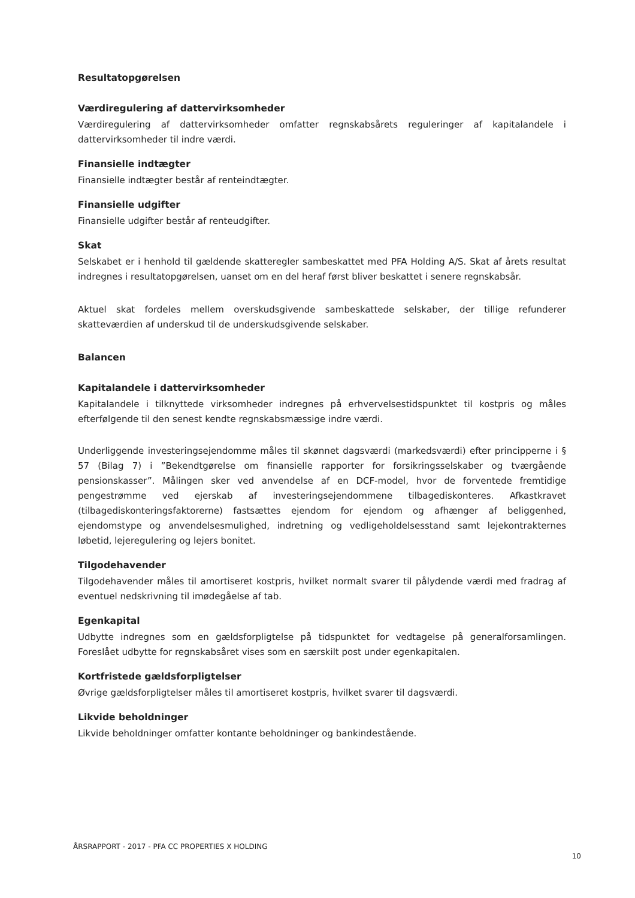Resultatopgørelsen
Værdiregulering af dattervirksomheder
Værdiregulering af dattervirksomheder omfatter regnskabsårets reguleringer af kapitalandele i dattervirksomheder til indre værdi.
Finansielle indtægter
Finansielle indtægter består af renteindtægter.
Finansielle udgifter
Finansielle udgifter består af renteudgifter.
Skat
Selskabet er i henhold til gældende skatteregler sambeskattet med PFA Holding A/S. Skat af årets resultat indregnes i resultatopgørelsen, uanset om en del heraf først bliver beskattet i senere regnskabsår.
Aktuel skat fordeles mellem overskudsgivende sambeskattede selskaber, der tillige refunderer skatteværdien af underskud til de underskudsgivende selskaber.
Balancen
Kapitalandele i dattervirksomheder
Kapitalandele i tilknyttede virksomheder indregnes på erhvervelsestidspunktet til kostpris og måles efterfølgende til den senest kendte regnskabsmæssige indre værdi.
Underliggende investeringsejendomme måles til skønnet dagsværdi (markedsværdi) efter principperne i § 57 (Bilag 7) i ”Bekendtgørelse om finansielle rapporter for forsikringsselskaber og tværgående pensionskasser”. Målingen sker ved anvendelse af en DCF-model, hvor de forventede fremtidige pengestrømme ved ejerskab af investeringsejendommene tilbagediskonteres. Afkastkravet (tilbagediskonteringsfaktorerne) fastsættes ejendom for ejendom og afhænger af beliggenhed, ejendomstype og anvendelsesmulighed, indretning og vedligeholdelsesstand samt lejekontrakternes løbetid, lejeregulering og lejers bonitet.
Tilgodehavender
Tilgodehavender måles til amortiseret kostpris, hvilket normalt svarer til pålydende værdi med fradrag af eventuel nedskrivning til imødegåelse af tab.
Egenkapital
Udbytte indregnes som en gældsforpligtelse på tidspunktet for vedtagelse på generalforsamlingen. Foreslået udbytte for regnskabsåret vises som en særskilt post under egenkapitalen.
Kortfristede gældsforpligtelser
Øvrige gældsforpligtelser måles til amortiseret kostpris, hvilket svarer til dagsværdi.
Likvide beholdninger
Likvide beholdninger omfatter kontante beholdninger og bankindestående.
ÅRSRAPPORT - 2017 - PFA CC PROPERTIES X HOLDING
10